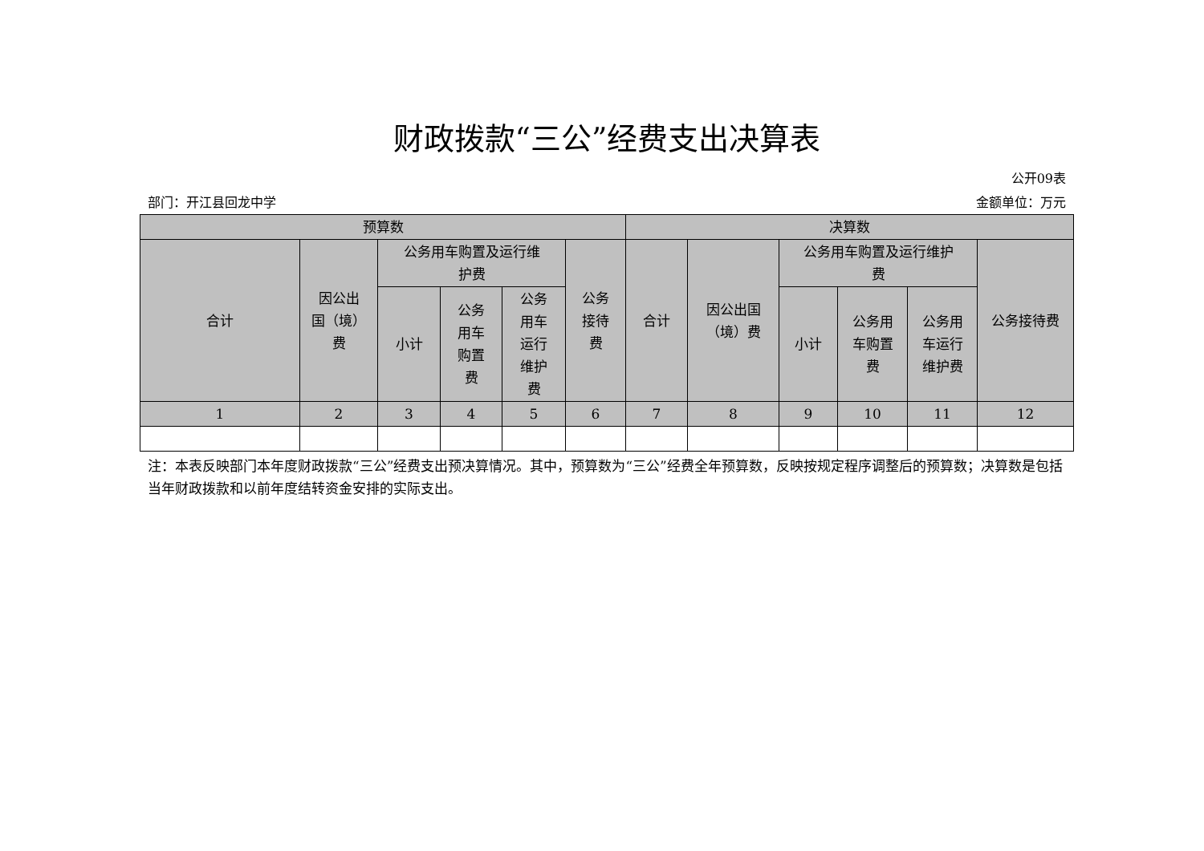财政拨款“三公”经费支出决算表
公开09表
部门：开江县回龙中学 金额单位：万元
| 预算数 | | | | | | 决算数 | | | | | |
| --- | --- | --- | --- | --- | --- | --- | --- | --- | --- | --- | --- |
| 合计 | 因公出 国（境） 费 | 公务用车购置及运行维 护费 | | | 公务 接待 费 | 合计 | 因公出国 （境）费 | 公务用车购置及运行维护 费 | | | 公务接待费 |
| | | 小计 | 公务 用车 购置 费 | 公务 用车 运行 维护 费 | | | | 小计 | 公务用 车购置 费 | 公务用 车运行 维护费 | |
| 1 | 2 | 3 | 4 | 5 | 6 | 7 | 8 | 9 | 10 | 11 | 12 |
注：本表反映部门本年度财政拨款“三公”经费支出预决算情况。其中，预算数为“三公”经费全年预算数，反映按规定程序调整后的预算数；决算数是包括当年财政拨款和以前年度结转资金安排的实际支出。